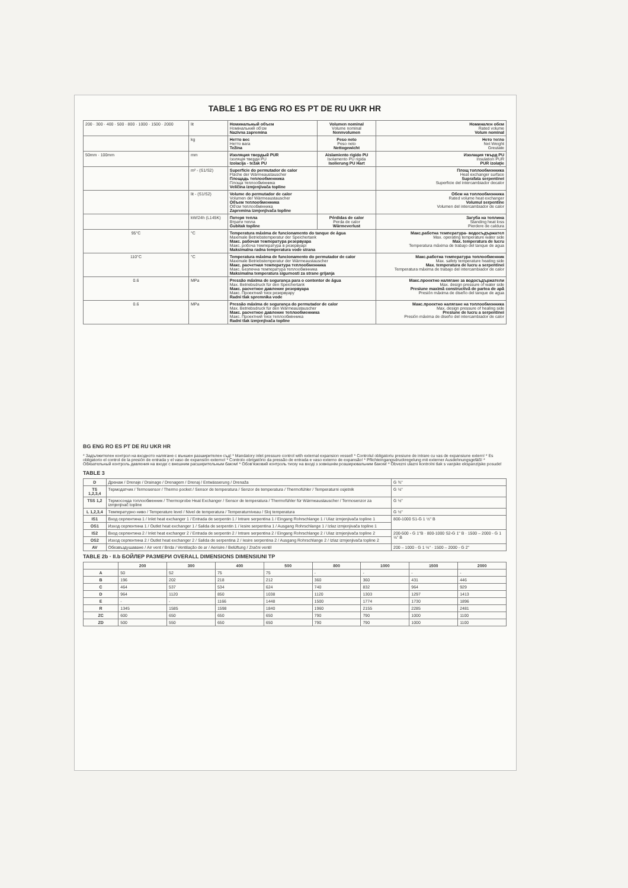TABLE 1 BG ENG RO ES PT DE RU UKR HR
| 200 · 300 · 400 · 500 · 800 · 1000 · 1500 · 2000 | lit | Номинальный объем Номінальний об'єм Nazivna zapremina | Volumen nominal Volume nominal Nennvolumen | Номинален обем Rated volume Volum nominal |
| | kg | Нетто вес Нетто вага Težina | Peso neto Peso neto Nettogewicht | Нето тегло Net Weight Greutate |
| 50mm · 100mm | mm | Изоляция твердый PUR Ізоляція тверди PU Izolacija - težak PU | Aislamiento rigido PU Isolamento PU rigida Isolierung PU Hart | Изолация твърд PU Insulation PUR PUR izolaţie |
| | m² - (S1/S2) | Superficie do permutador de calor Fläche der Wärmeaustauscher Площадь теплообменника Площа теплообмінника Veličina izmjenjivača topline | | Площ топлообменника Heat exchanger surface Suprafata serpentinei Superficie del intercambiador decalor |
| | lit - (S1/S2) | Volume do permutador de calor Volumen der Wärmeaustauscher Объем теплообменника Об'єм теплообмінника Zapremina izmjenjivača topline | | Обем на топлообменника Rated volume heat exchanger Volumul serpentine Volumen del intercambiador de calor |
| | kW/24h (L145K) | Потеря тепла Втрати тепла Gubitak topline | Pérdidas de calor Perda de calor Wärmeverlust | Загуба на топлина Standing heat loss Pierdere de caldura |
| 95°C | °C | Temperatura máxima de funcionamento do tanque de água Maximale Betriebstemperatur der Speichertank Макс. рабочая температура резервуара Макс. робоча температура в резервуарі Maksimalna radna temperatura vode strana | | Макс.работна температура- водосъдържател Max. operating temperature water side Max. temperatura de lucru Temperatura máxima de trabajo del tanque de agua |
| 110°C | °C | Temperatura máxima de funcionamento do permutador de calor Maximale Betriebstemperatur der Wärmeaustauscher Макс. расчетная температура теплообменника Макс. Безпечна температура теплообмінника Maksimalna temperatura sigurnosti za strane grijanja | | Макс.работна температура топлообменник Max. safety temperature heating side Max. temperatura de lucru a serpentinei Temperatura máxima de trabajo del intercambiador de calor |
| 0.6 | MPa | Pressão máxima de segurança para o contentor de água Max. Betriebsdruck für den Speichertank Макс. расчетное давление резервуара Макс. Проектний тиск резервуару Radni tlak spremnika vode | | Макс.проектно налягане за водосъдържатели Max. design pressure of water side Presiune maximă constructivă de partea de apă Presión máxima de diseño del tanque de agua |
| 0.6 | MPa | Pressão máxima de segurança do permutador de calor Max. Betriebsdruck für den Wärmeaustauscher Макс. расчетное давление теплообменника Макс. Проектний тиск теплообмінника Radni tlak izmjenjivača topline | | Макс.проектно налягане на топлообменника Max. design pressure of healing side Presiune de lucru a serpentinei Presión máxima de diseño del intercambiador de calor |
BG ENG RO ES PT DE RU UKR HR
* Задължителен контрол на входното налягане с външен разширителен съд! * Mandatory inlet pressure control with external expansion vessel! * Controlul obligatoriu presiune de intrare cu vas de expansiune extern! * Es obligatorio el control de la presión de entrada y el vaso de expansión externo! * Controlo obrigatório da pressão de entrada e vaso externo de expansão! * Pflichteingangsdruckregelung mit externer Ausdehnungsgefäß! * Обязательный контроль давления на входе с внешним расширительным баком! * Обов'язковий контроль тиску на вході з зовнішнім розширювальним баком! * Obvezni ulazni kontrolni tlak s vanjske ekspanzijske posude!
TABLE 3
| D | Дренаж / Drenaje / Drainage / Drenagem / Drenaj / Entwässerung / Drenaža | G ¾" |
| TS 1,2,3,4 | Термодатчик / Termosensor / Thermo pocket / Sensor de temperatura / Senzor de temperatura / Thermofühler / Temperaturni osjetnik | G ½" |
| TSS 1,2 | Термосонда топлообменник / Thermoprobe Heat Exchanger / Sensor de temperatura / Thermofühler für Wärmeaustauscher / Termosenzor za izmjenjivač topline | G ½" |
| L 1,2,3,4 | Температурно ниво / Temperature level / Nivel de temperatura / Temperaturniveau / Sloj temperatura | G ½" |
| IS1 | Вход серпентина 1 / Inlet heat exchanger 1 / Entrada de serpentin 1 / Intrare serpentina 1 / Eingang Rohrschlange 1 / Ulaz izmjenjivača topline 1 | 800-1000 S1-G 1 ½" B |
| OS1 | Изход серпентина 1 / Outlet heat exchanger 1 / Salida de serpentin 1 / Iesire serpentina 1 / Ausgang Rohrschlange 1 / Izlaz izmjenjivača topline 1 | |
| IS2 | Вход серпентина 2 / Inlet heat exchanger 2 / Entrada de serpentin 2 / Intrare serpentina 2 / Eingang Rohrschlange 2 / Ulaz izmjenjivača topline 2 | 200-500 - G 1"B · 800-1000 S2-G 1" B · 1500 – 2000 - G 1 ½" B |
| OS2 | Изход серпентина 2 / Outlet heat exchanger 2 / Salida de serpentina 2 / Iesire serpentina 2 / Ausgang Rohrschlange 2 / Izlaz izmjenjivača topline 2 | |
| AV | Обезвъздушаване / Air vent / Brida / Ventilação de ar / Aerisire / Belüftung / Zračni ventil | 200 – 1000 - G 1 ½" · 1500 – 2000 - G 2" |
TABLE 2b · II.b БОЙЛЕР РАЗМЕРИ OVERALL DIMENSIONS DIMENSIUNI TP
| | 200 | 300 | 400 | 500 | 800 | 1000 | 1500 | 2000 |
| --- | --- | --- | --- | --- | --- | --- | --- | --- |
| A | 50 | 52 | 75 | 75 | - | - | - | - |
| B | 196 | 202 | 218 | 212 | 360 | 360 | 431 | 446 |
| C | 464 | 537 | 534 | 624 | 740 | 832 | 964 | 929 |
| D | 964 | 1120 | 850 | 1038 | 1120 | 1303 | 1297 | 1413 |
| E | - | - | 1166 | 1448 | 1500 | 1774 | 1730 | 1896 |
| R | 1345 | 1585 | 1598 | 1840 | 1960 | 2155 | 2285 | 2481 |
| ZC | 600 | 650 | 650 | 650 | 790 | 790 | 1000 | 1100 |
| ZD | 500 | 550 | 650 | 650 | 790 | 790 | 1000 | 1100 |